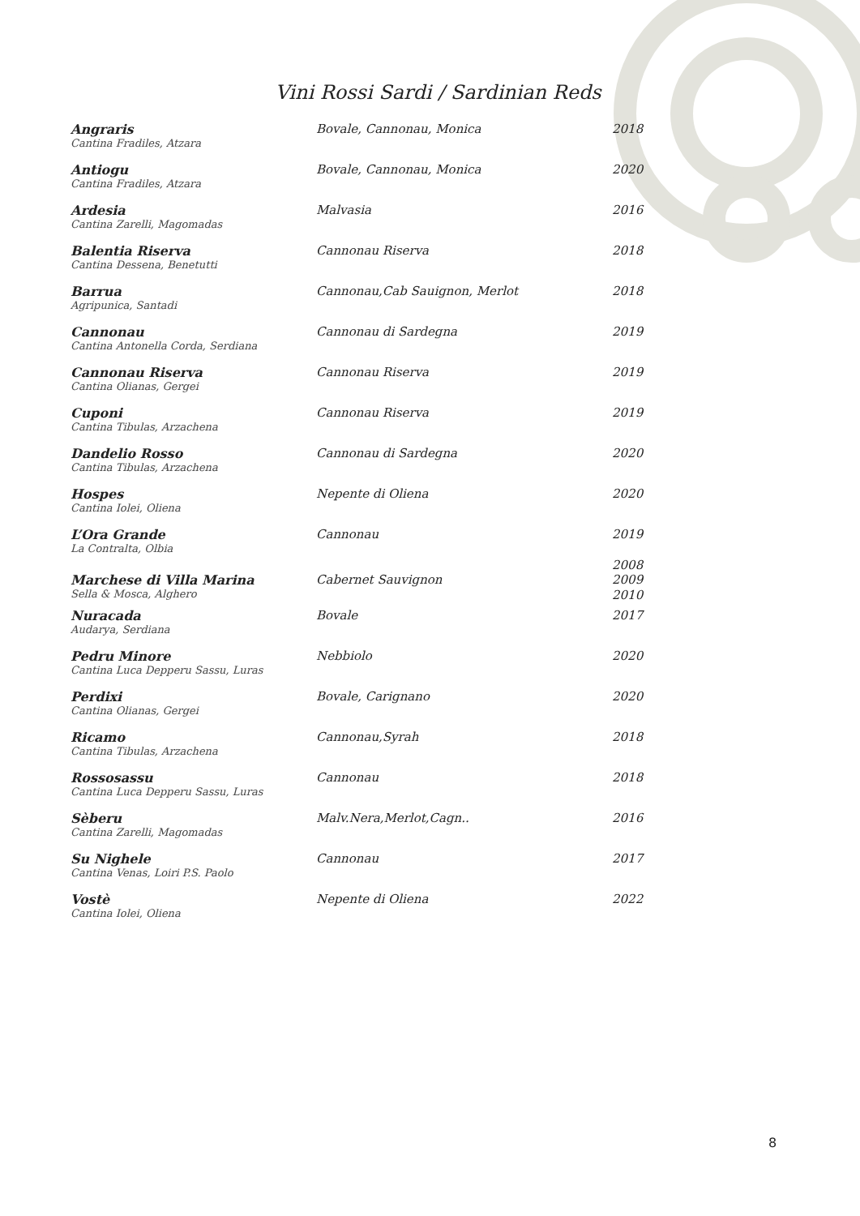Vini Rossi Sardi / Sardinian Reds
| Angraris | Bovale, Cannonau, Monica | 2018 |
| Cantina Fradiles, Atzara | | |
| Antiogu | Bovale, Cannonau, Monica | 2020 |
| Cantina Fradiles, Atzara | | |
| Ardesia | Malvasia | 2016 |
| Cantina Zarelli, Magomadas | | |
| Balentia Riserva | Cannonau Riserva | 2018 |
| Cantina Dessena, Benetutti | | |
| Barrua | Cannonau,Cab Sauignon, Merlot | 2018 |
| Agripunica, Santadi | | |
| Cannonau | Cannonau di Sardegna | 2019 |
| Cantina Antonella Corda, Serdiana | | |
| Cannonau Riserva | Cannonau Riserva | 2019 |
| Cantina Olianas, Gergei | | |
| Cuponi | Cannonau Riserva | 2019 |
| Cantina Tibulas, Arzachena | | |
| Dandelio Rosso | Cannonau di Sardegna | 2020 |
| Cantina Tibulas, Arzachena | | |
| Hospes | Nepente di Oliena | 2020 |
| Cantina Iolei, Oliena | | |
| L’Ora Grande | Cannonau | 2019 |
| La Contralta, Olbia | | |
| | | 2008 |
| Marchese di Villa Marina | Cabernet Sauvignon | 2009 |
| Sella & Mosca, Alghero | | 2010 |
| Nuracada | Bovale | 2017 |
| Audarya, Serdiana | | |
| Pedru Minore | Nebbiolo | 2020 |
| Cantina Luca Depperu Sassu, Luras | | |
| Perdixi | Bovale, Carignano | 2020 |
| Cantina Olianas, Gergei | | |
| Ricamo | Cannonau,Syrah | 2018 |
| Cantina Tibulas, Arzachena | | |
| Rossosassu | Cannonau | 2018 |
| Cantina Luca Depperu Sassu, Luras | | |
| Sèberu | Malv.Nera,Merlot,Cagn.. | 2016 |
| Cantina Zarelli, Magomadas | | |
| Su Nighele | Cannonau | 2017 |
| Cantina Venas, Loiri P.S. Paolo | | |
| Vostè | Nepente di Oliena | 2022 |
| Cantina Iolei, Oliena | | |
8